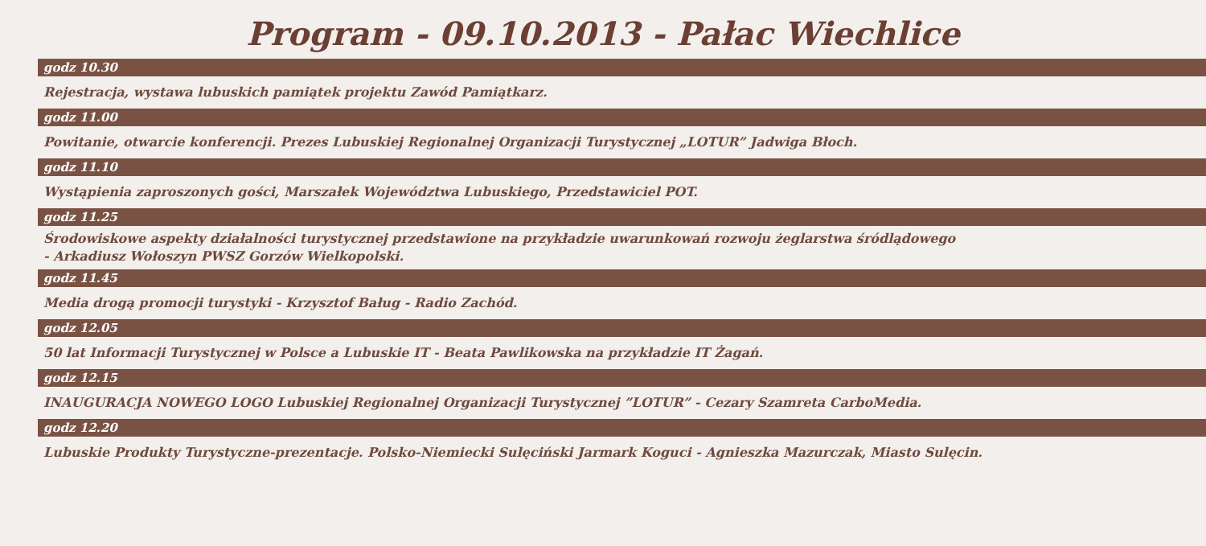Program - 09.10.2013 - Pałac Wiechlice
godz 10.30
Rejestracja, wystawa lubuskich pamiątek projektu Zawód Pamiątkarz.
godz 11.00
Powitanie, otwarcie konferencji. Prezes Lubuskiej Regionalnej Organizacji Turystycznej „LOTUR” Jadwiga Błoch.
godz 11.10
Wystąpienia zaproszonych gości, Marszałek Województwa Lubuskiego, Przedstawiciel POT.
godz 11.25
Środowiskowe aspekty działalności turystycznej przedstawione na przykładzie uwarunkowań rozwoju żeglarstwa śródlądowego
- Arkadiusz Wołoszyn PWSZ Gorzów Wielkopolski.
godz 11.45
Media drogą promocji turystyki - Krzysztof Baług - Radio Zachód.
godz 12.05
50 lat Informacji Turystycznej w Polsce a Lubuskie IT - Beata Pawlikowska na przykładzie IT Żagań.
godz 12.15
INAUGURACJA NOWEGO LOGO Lubuskiej Regionalnej Organizacji Turystycznej ”LOTUR” - Cezary Szamreta CarboMedia.
godz 12.20
Lubuskie Produkty Turystyczne-prezentacje. Polsko-Niemiecki Sulęciński Jarmark Koguci - Agnieszka Mazurczak, Miasto Sulęcin.